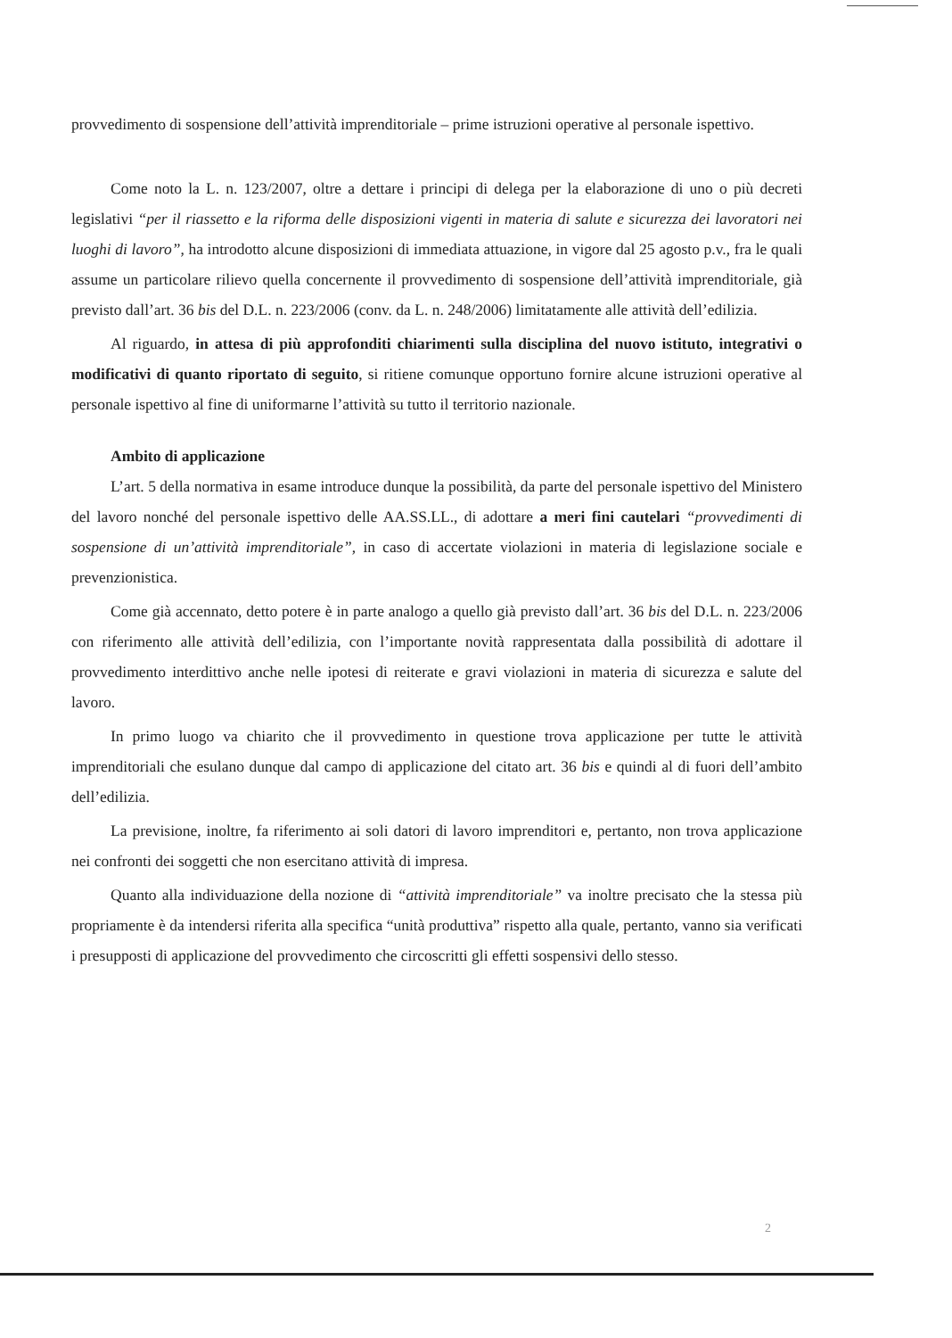provvedimento di sospensione dell’attività imprenditoriale – prime istruzioni operative al personale ispettivo.
Come noto la L. n. 123/2007, oltre a dettare i principi di delega per la elaborazione di uno o più decreti legislativi “per il riassetto e la riforma delle disposizioni vigenti in materia di salute e sicurezza dei lavoratori nei luoghi di lavoro”, ha introdotto alcune disposizioni di immediata attuazione, in vigore dal 25 agosto p.v., fra le quali assume un particolare rilievo quella concernente il provvedimento di sospensione dell’attività imprenditoriale, già previsto dall’art. 36 bis del D.L. n. 223/2006 (conv. da L. n. 248/2006) limitatamente alle attività dell’edilizia.
Al riguardo, in attesa di più approfonditi chiarimenti sulla disciplina del nuovo istituto, integrativi o modificativi di quanto riportato di seguito, si ritiene comunque opportuno fornire alcune istruzioni operative al personale ispettivo al fine di uniformarne l’attività su tutto il territorio nazionale.
Ambito di applicazione
L’art. 5 della normativa in esame introduce dunque la possibilità, da parte del personale ispettivo del Ministero del lavoro nonché del personale ispettivo delle AA.SS.LL., di adottare a meri fini cautelari “provvedimenti di sospensione di un’attività imprenditoriale”, in caso di accertate violazioni in materia di legislazione sociale e prevenzionistica.
Come già accennato, detto potere è in parte analogo a quello già previsto dall’art. 36 bis del D.L. n. 223/2006 con riferimento alle attività dell’edilizia, con l’importante novità rappresentata dalla possibilità di adottare il provvedimento interdittivo anche nelle ipotesi di reiterate e gravi violazioni in materia di sicurezza e salute del lavoro.
In primo luogo va chiarito che il provvedimento in questione trova applicazione per tutte le attività imprenditoriali che esulano dunque dal campo di applicazione del citato art. 36 bis e quindi al di fuori dell’ambito dell’edilizia.
La previsione, inoltre, fa riferimento ai soli datori di lavoro imprenditori e, pertanto, non trova applicazione nei confronti dei soggetti che non esercitano attività di impresa.
Quanto alla individuazione della nozione di “attività imprenditoriale” va inoltre precisato che la stessa più propriamente è da intendersi riferita alla specifica “unità produttiva” rispetto alla quale, pertanto, vanno sia verificati i presupposti di applicazione del provvedimento che circoscritti gli effetti sospensivi dello stesso.
2